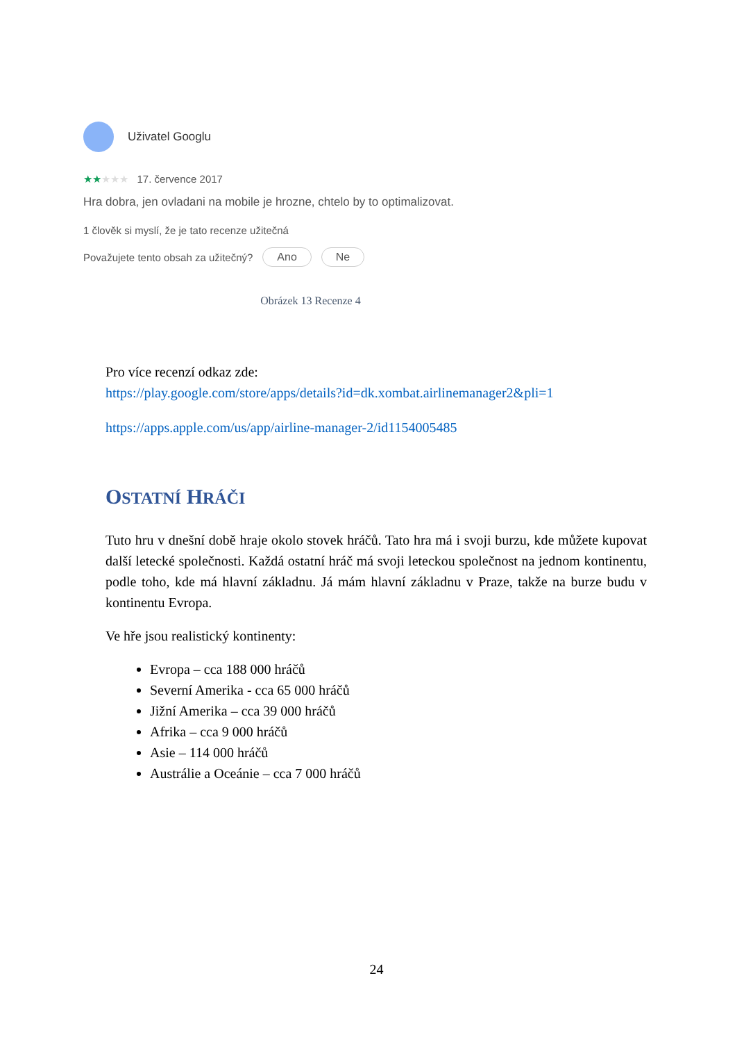Uživatel Googlu
★★★★★ 17. července 2017
Hra dobra, jen ovladani na mobile je hrozne, chtelo by to optimalizovat.
1 člověk si myslí, že je tato recenze užitečná
Považujete tento obsah za užitečný? Ano Ne
Obrázek 13 Recenze 4
Pro více recenzí odkaz zde:
https://play.google.com/store/apps/details?id=dk.xombat.airlinemanager2&pli=1
https://apps.apple.com/us/app/airline-manager-2/id1154005485
OSTATNÍ HRÁČI
Tuto hru v dnešní době hraje okolo stovek hráčů. Tato hra má i svoji burzu, kde můžete kupovat další letecké společnosti. Každá ostatní hráč má svoji leteckou společnost na jednom kontinentu, podle toho, kde má hlavní základnu. Já mám hlavní základnu v Praze, takže na burze budu v kontinentu Evropa.
Ve hře jsou realistický kontinenty:
Evropa – cca 188 000 hráčů
Severní Amerika - cca 65 000 hráčů
Jižní Amerika – cca 39 000 hráčů
Afrika – cca 9 000 hráčů
Asie – 114 000 hráčů
Austrálie a Oceánie – cca 7 000 hráčů
24